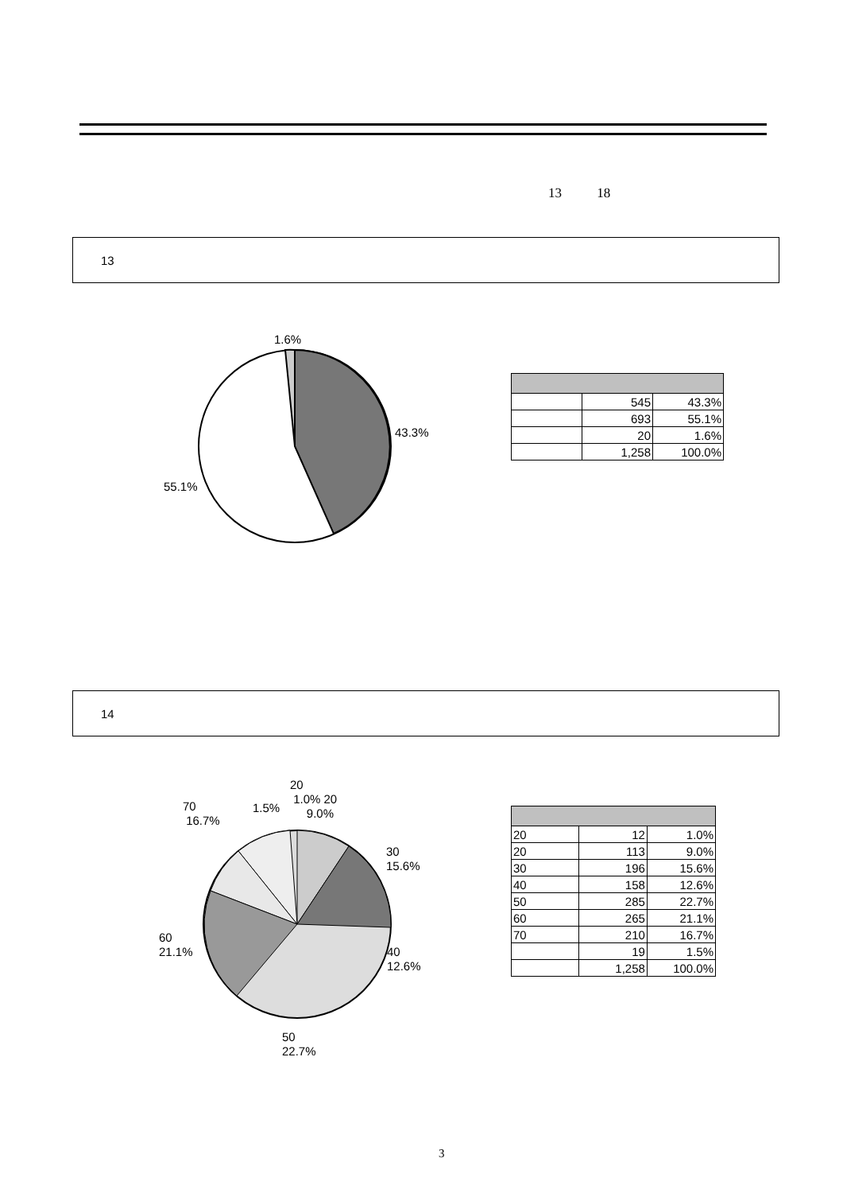13 18
13
1.6%
43.3%
55.1%
| | 545 | 43.3% |
| | 693 | 55.1% |
| | 20 | 1.6% |
| | 1,258 | 100.0% |
14
70
16.7%
1.5%
20
1.0% 20
9.0%
30
15.6%
60
21.1%
40
12.6%
50
22.7%
| 20 | 12 | 1.0% |
| 20 | 113 | 9.0% |
| 30 | 196 | 15.6% |
| 40 | 158 | 12.6% |
| 50 | 285 | 22.7% |
| 60 | 265 | 21.1% |
| 70 | 210 | 16.7% |
| | 19 | 1.5% |
| | 1,258 | 100.0% |
3